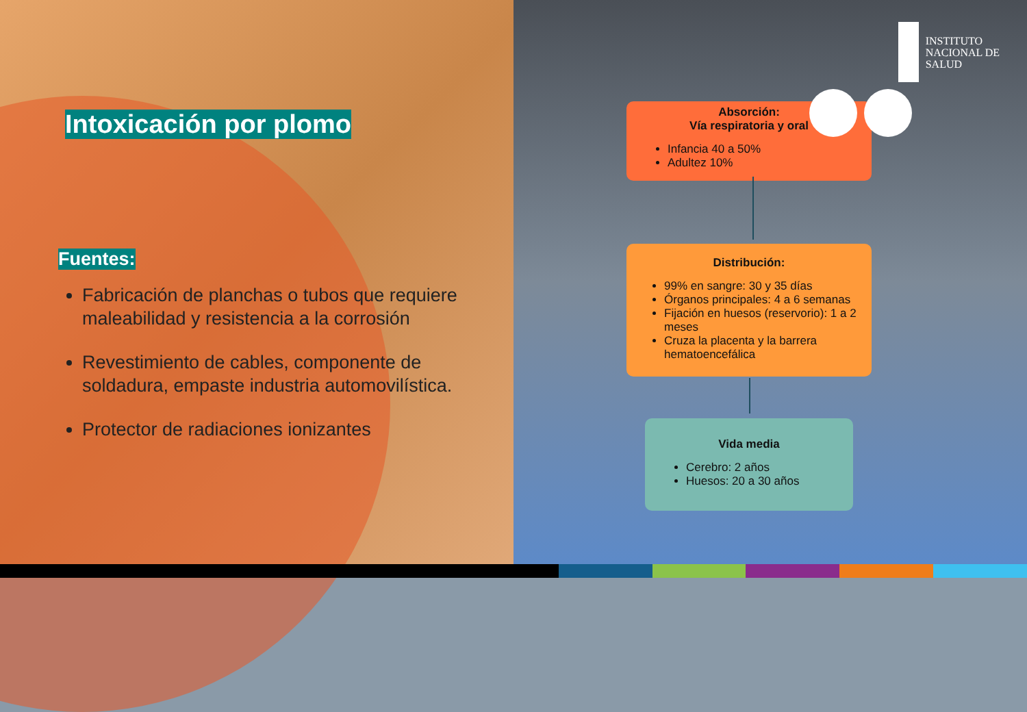Intoxicación por plomo
Fuentes:
Fabricación de planchas o tubos que requiere maleabilidad y resistencia a la corrosión
Revestimiento de cables, componente de soldadura, empaste industria automovilística.
Protector de radiaciones ionizantes
INSTITUTO
NACIONAL DE
SALUD
Absorción:
Vía respiratoria y oral
Infancia 40 a 50%
Adultez 10%
Distribución:
99% en sangre: 30 y 35 días
Órganos principales: 4 a 6 semanas
Fijación en huesos (reservorio): 1 a 2 meses
Cruza la placenta y la barrera hematoencefálica
Vida media
Cerebro: 2 años
Huesos: 20 a 30 años